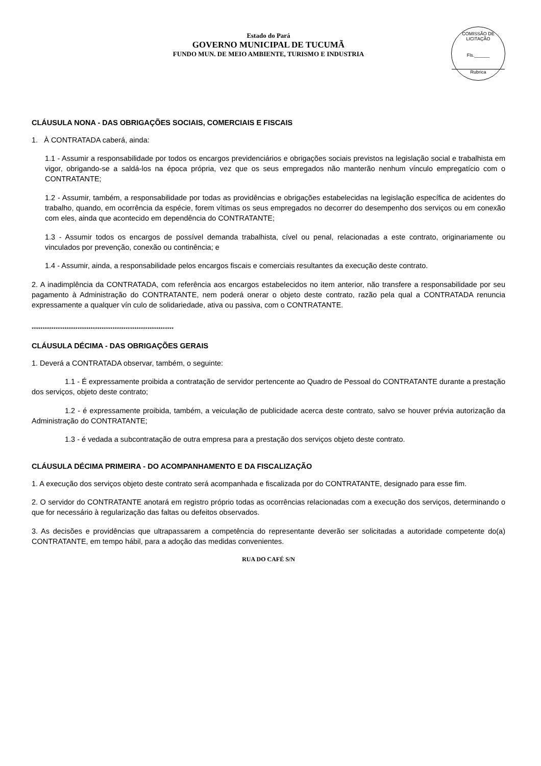COMISSÃO DE LICITAÇÃO
Fls.______
Rubrica
Estado do Pará
GOVERNO MUNICIPAL DE TUCUMÃ
FUNDO MUN. DE MEIO AMBIENTE, TURISMO E INDUSTRIA
CLÁUSULA NONA - DAS OBRIGAÇÕES SOCIAIS, COMERCIAIS E FISCAIS
1. À CONTRATADA caberá, ainda:
1.1 - Assumir a responsabilidade por todos os encargos previdenciários e obrigações sociais previstos na legislação social e trabalhista em vigor, obrigando-se a saldá-los na época própria, vez que os seus empregados não manterão nenhum vínculo empregatício com o CONTRATANTE;
1.2 - Assumir, também, a responsabilidade por todas as providências e obrigações estabelecidas na legislação específica de acidentes do trabalho, quando, em ocorrência da espécie, forem vítimas os seus empregados no decorrer do desempenho dos serviços ou em conexão com eles, ainda que acontecido em dependência do CONTRATANTE;
1.3 - Assumir todos os encargos de possível demanda trabalhista, cível ou penal, relacionadas a este contrato, originariamente ou vinculados por prevenção, conexão ou continência; e
1.4 - Assumir, ainda, a responsabilidade pelos encargos fiscais e comerciais resultantes da execução deste contrato.
2. A inadimplência da CONTRATADA, com referência aos encargos estabelecidos no item anterior, não transfere a responsabilidade por seu pagamento à Administração do CONTRATANTE, nem poderá onerar o objeto deste contrato, razão pela qual a CONTRATADA renuncia expressamente a qualquer vín culo de solidariedade, ativa ou passiva, com o CONTRATANTE.
*****************************************************************
CLÁUSULA DÉCIMA - DAS OBRIGAÇÕES GERAIS
1. Deverá a CONTRATADA observar, também, o seguinte:
1.1 - É expressamente proibida a contratação de servidor pertencente ao Quadro de Pessoal do CONTRATANTE durante a prestação dos serviços, objeto deste contrato;
1.2 - é expressamente proibida, também, a veiculação de publicidade acerca deste contrato, salvo se houver prévia autorização da Administração do CONTRATANTE;
1.3 - é vedada a subcontratação de outra empresa para a prestação dos serviços objeto deste contrato.
CLÁUSULA DÉCIMA PRIMEIRA - DO ACOMPANHAMENTO E DA FISCALIZAÇÃO
1. A execução dos serviços objeto deste contrato será acompanhada e fiscalizada por do CONTRATANTE, designado para esse fim.
2. O servidor do CONTRATANTE anotará em registro próprio todas as ocorrências relacionadas com a execução dos serviços, determinando o que for necessário à regularização das faltas ou defeitos observados.
3. As decisões e providências que ultrapassarem a competência do representante deverão ser solicitadas a autoridade competente do(a) CONTRATANTE, em tempo hábil, para a adoção das medidas convenientes.
RUA DO CAFÉ S/N